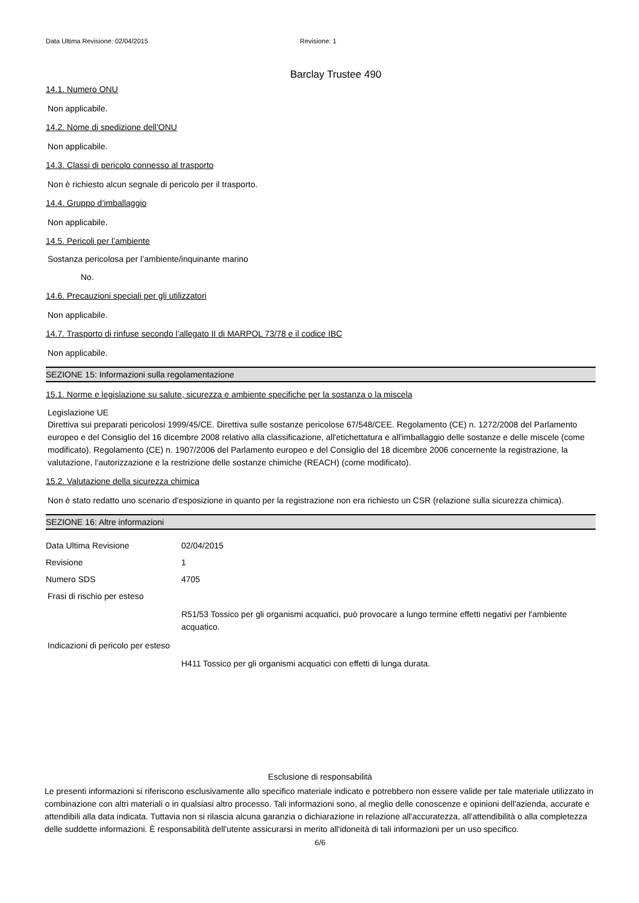Data Ultima Revisione: 02/04/2015 Revisione: 1
Barclay Trustee 490
14.1. Numero ONU
Non applicabile.
14.2. Nome di spedizione dell’ONU
Non applicabile.
14.3. Classi di pericolo connesso al trasporto
Non è richiesto alcun segnale di pericolo per il trasporto.
14.4. Gruppo d’imballaggio
Non applicabile.
14.5. Pericoli per l’ambiente
Sostanza pericolosa per l’ambiente/inquinante marino
No.
14.6. Precauzioni speciali per gli utilizzatori
Non applicabile.
14.7. Trasporto di rinfuse secondo l’allegato II di MARPOL 73/78 e il codice IBC
Non applicabile.
SEZIONE 15: Informazioni sulla regolamentazione
15.1. Norme e legislazione su salute, sicurezza e ambiente specifiche per la sostanza o la miscela
Legislazione UE
Direttiva sui preparati pericolosi 1999/45/CE. Direttiva sulle sostanze pericolose 67/548/CEE. Regolamento (CE) n. 1272/2008 del Parlamento europeo e del Consiglio del 16 dicembre 2008 relativo alla classificazione, all'etichettatura e all'imballaggio delle sostanze e delle miscele (come modificato). Regolamento (CE) n. 1907/2006 del Parlamento europeo e del Consiglio del 18 dicembre 2006 concernente la registrazione, la valutazione, l'autorizzazione e la restrizione delle sostanze chimiche (REACH) (come modificato).
15.2. Valutazione della sicurezza chimica
Non è stato redatto uno scenario d'esposizione in quanto per la registrazione non era richiesto un CSR (relazione sulla sicurezza chimica).
SEZIONE 16: Altre informazioni
Data Ultima Revisione 02/04/2015
Revisione 1
Numero SDS 4705
Frasi di rischio per esteso
R51/53 Tossico per gli organismi acquatici, può provocare a lungo termine effetti negativi per l'ambiente acquatico.
Indicazioni di pericolo per esteso
H411 Tossico per gli organismi acquatici con effetti di lunga durata.
Esclusione di responsabilità
Le presenti informazioni si riferiscono esclusivamente allo specifico materiale indicato e potrebbero non essere valide per tale materiale utilizzato in combinazione con altri materiali o in qualsiasi altro processo. Tali informazioni sono, al meglio delle conoscenze e opinioni dell'azienda, accurate e attendibili alla data indicata. Tuttavia non si rilascia alcuna garanzia o dichiarazione in relazione all'accuratezza, all'attendibilità o alla completezza delle suddette informazioni. È responsabilità dell'utente assicurarsi in merito all'idoneità di tali informazioni per un uso specifico.
6/6